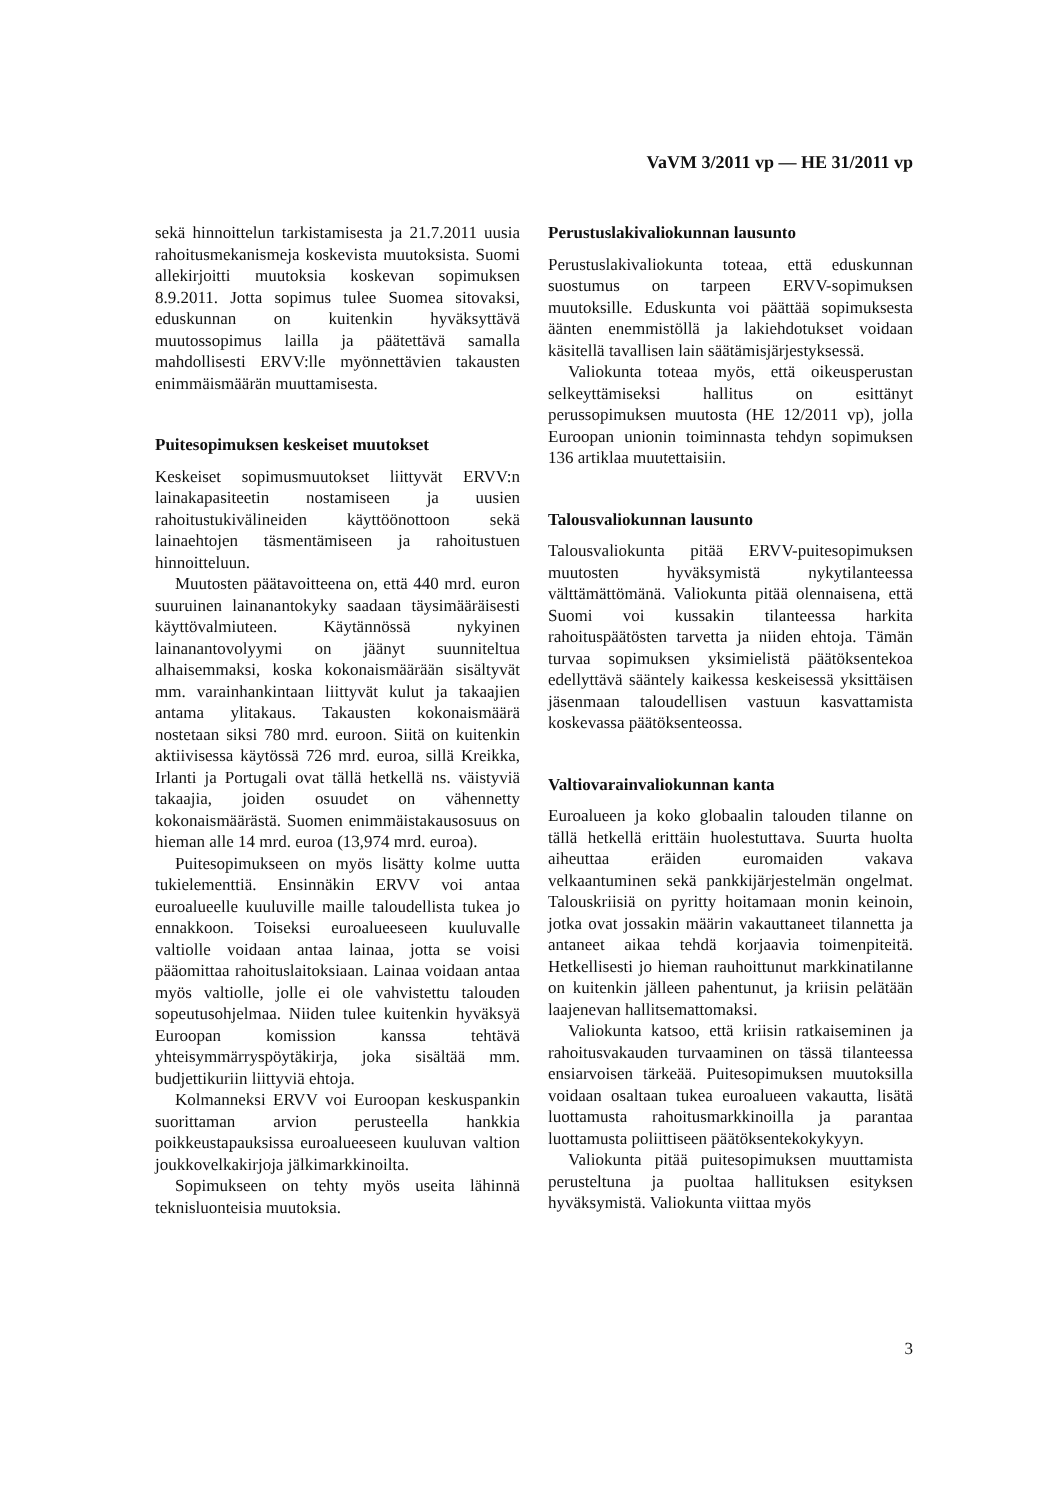VaVM 3/2011 vp — HE 31/2011 vp
sekä hinnoittelun tarkistamisesta ja 21.7.2011 uusia rahoitusmekanismeja koskevista muutoksista. Suomi allekirjoitti muutoksia koskevan sopimuksen 8.9.2011. Jotta sopimus tulee Suomea sitovaksi, eduskunnan on kuitenkin hyväksyttävä muutossopimus lailla ja päätettävä samalla mahdollisesti ERVV:lle myönnettävien takausten enimmäismäärän muuttamisesta.
Puitesopimuksen keskeiset muutokset
Keskeiset sopimusmuutokset liittyvät ERVV:n lainakapasiteetin nostamiseen ja uusien rahoitustukivälineiden käyttöönottoon sekä lainaehtojen täsmentämiseen ja rahoitustuen hinnoitteluun.
Muutosten päätavoitteena on, että 440 mrd. euron suuruinen lainanantokyky saadaan täysimääräisesti käyttövalmiuteen. Käytännössä nykyinen lainanantovolyymi on jäänyt suunniteltua alhaisemmaksi, koska kokonaismäärään sisältyvät mm. varainhankintaan liittyvät kulut ja takaajien antama ylitakaus. Takausten kokonaismäärä nostetaan siksi 780 mrd. euroon. Siitä on kuitenkin aktiivisessa käytössä 726 mrd. euroa, sillä Kreikka, Irlanti ja Portugali ovat tällä hetkellä ns. väistyviä takaajia, joiden osuudet on vähennetty kokonaismäärästä. Suomen enimmäistakausosuus on hieman alle 14 mrd. euroa (13,974 mrd. euroa).
Puitesopimukseen on myös lisätty kolme uutta tukielementtiä. Ensinnäkin ERVV voi antaa euroalueelle kuuluville maille taloudellista tukea jo ennakkoon. Toiseksi euroalueeseen kuuluvalle valtiolle voidaan antaa lainaa, jotta se voisi pääomittaa rahoituslaitoksiaan. Lainaa voidaan antaa myös valtiolle, jolle ei ole vahvistettu talouden sopeutusohjelmaa. Niiden tulee kuitenkin hyväksyä Euroopan komission kanssa tehtävä yhteisymmärryspöytäkirja, joka sisältää mm. budjettikuriin liittyviä ehtoja.
Kolmanneksi ERVV voi Euroopan keskuspankin suorittaman arvion perusteella hankkia poikkeustapauksissa euroalueeseen kuuluvan valtion joukkovelkakirjoja jälkimarkkinoilta.
Sopimukseen on tehty myös useita lähinnä teknisluonteisia muutoksia.
Perustuslakivaliokunnan lausunto
Perustuslakivaliokunta toteaa, että eduskunnan suostumus on tarpeen ERVV-sopimuksen muutoksille. Eduskunta voi päättää sopimuksesta äänten enemmistöllä ja lakiehdotukset voidaan käsitellä tavallisen lain säätämisjärjestyksessä.
Valiokunta toteaa myös, että oikeusperustan selkeyttämiseksi hallitus on esittänyt perussopimuksen muutosta (HE 12/2011 vp), jolla Euroopan unionin toiminnasta tehdyn sopimuksen 136 artiklaa muutettaisiin.
Talousvaliokunnan lausunto
Talousvaliokunta pitää ERVV-puitesopimuksen muutosten hyväksymistä nykytilanteessa välttämättömänä. Valiokunta pitää olennaisena, että Suomi voi kussakin tilanteessa harkita rahoituspäätösten tarvetta ja niiden ehtoja. Tämän turvaa sopimuksen yksimielistä päätöksentekoa edellyttävä sääntely kaikessa keskeisessä yksittäisen jäsenmaan taloudellisen vastuun kasvattamista koskevassa päätöksenteossa.
Valtiovarainvaliokunnan kanta
Euroalueen ja koko globaalin talouden tilanne on tällä hetkellä erittäin huolestuttava. Suurta huolta aiheuttaa eräiden euromaiden vakava velkaantuminen sekä pankkijärjestelmän ongelmat. Talouskriisiä on pyritty hoitamaan monin keinoin, jotka ovat jossakin määrin vakauttaneet tilannetta ja antaneet aikaa tehdä korjaavia toimenpiteitä. Hetkellisesti jo hieman rauhoittunut markkinatilanne on kuitenkin jälleen pahentunut, ja kriisin pelätään laajenevan hallitsemattomaksi.
Valiokunta katsoo, että kriisin ratkaiseminen ja rahoitusvakauden turvaaminen on tässä tilanteessa ensiarvoisen tärkeää. Puitesopimuksen muutoksilla voidaan osaltaan tukea euroalueen vakautta, lisätä luottamusta rahoitusmarkkinoilla ja parantaa luottamusta poliittiseen päätöksentekokykyyn.
Valiokunta pitää puitesopimuksen muuttamista perusteltuna ja puoltaa hallituksen esityksen hyväksymistä. Valiokunta viittaa myös
3